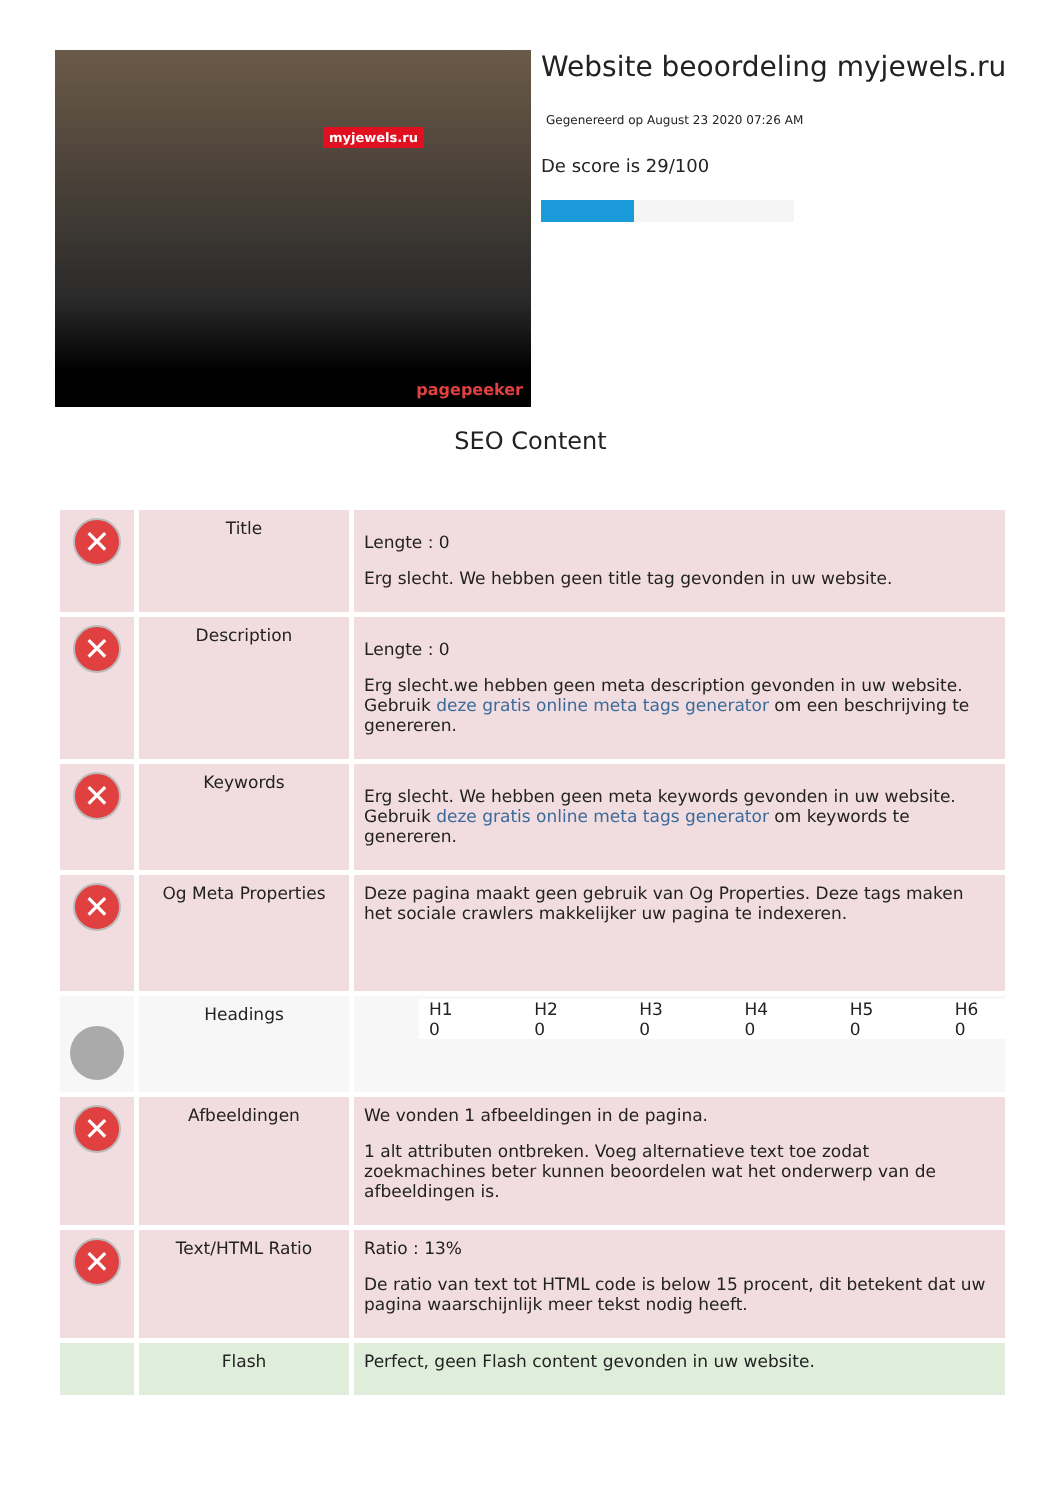myjewels.ru
pagepeeker
Website beoordeling myjewels.ru
Gegenereerd op August 23 2020 07:26 AM
De score is 29/100
SEO Content
| ✕ | Title | Lengte : 0 Erg slecht. We hebben geen title tag gevonden in uw website. |
| ✕ | Description | Lengte : 0 Erg slecht.we hebben geen meta description gevonden in uw website. Gebruik deze gratis online meta tags generator om een beschrijving te genereren. |
| ✕ | Keywords | Erg slecht. We hebben geen meta keywords gevonden in uw website. Gebruik deze gratis online meta tags generator om keywords te genereren. |
| ✕ | Og Meta Properties | Deze pagina maakt geen gebruik van Og Properties. Deze tags maken het sociale crawlers makkelijker uw pagina te indexeren. |
| | Headings | / H1 / H2 / H3 / H4 / H5 / H6 / / 0 / 0 / 0 / 0 / 0 / 0 / |
| ✕ | Afbeeldingen | We vonden 1 afbeeldingen in de pagina. 1 alt attributen ontbreken. Voeg alternatieve text toe zodat zoekmachines beter kunnen beoordelen wat het onderwerp van de afbeeldingen is. |
| ✕ | Text/HTML Ratio | Ratio : 13% De ratio van text tot HTML code is below 15 procent, dit betekent dat uw pagina waarschijnlijk meer tekst nodig heeft. |
| | Flash | Perfect, geen Flash content gevonden in uw website. |